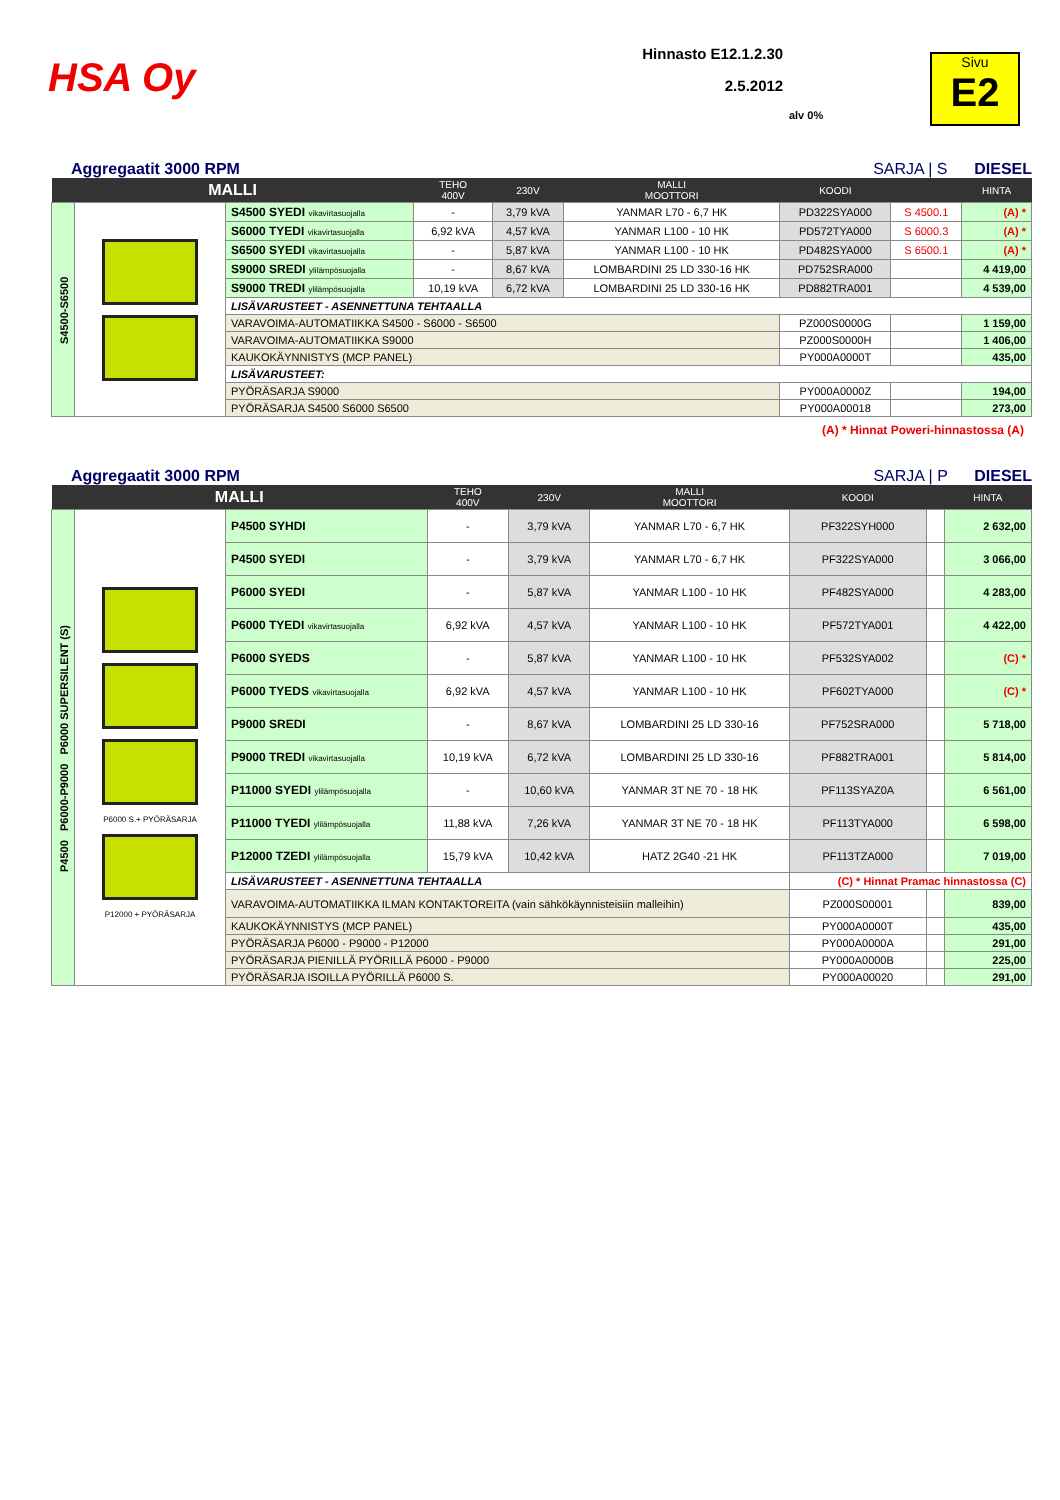HSA Oy
Hinnasto E12.1.2.30
2.5.2012
alv 0%
Sivu
E2
Aggregaatit 3000 RPM SARJA | S DIESEL
| MALLI | | | TEHO 400V | 230V | MALLI MOOTTORI | KOODI | | HINTA |
| --- | --- | --- | --- | --- | --- | --- | --- | --- |
| S4500-S6500 | | S4500 SYEDI vikavirtasuojalla | - | 3,79 kVA | YANMAR L70 - 6,7 HK | PD322SYA000 | S 4500.1 | (A) * |
| | | S6000 TYEDI vikavirtasuojalla | 6,92 kVA | 4,57 kVA | YANMAR L100 - 10 HK | PD572TYA000 | S 6000.3 | (A) * |
| | | S6500 SYEDI vikavirtasuojalla | - | 5,87 kVA | YANMAR L100 - 10 HK | PD482SYA000 | S 6500.1 | (A) * |
| | | S9000 SREDI ylilämpösuojalla | - | 8,67 kVA | LOMBARDINI 25 LD 330-16 HK | PD752SRA000 | | 4 419,00 |
| | | S9000 TREDI ylilämpösuojalla | 10,19 kVA | 6,72 kVA | LOMBARDINI 25 LD 330-16 HK | PD882TRA001 | | 4 539,00 |
| | | LISÄVARUSTEET - ASENNETTUNA TEHTAALLA | | | | | | |
| | | VARAVOIMA-AUTOMATIIKKA S4500 - S6000 - S6500 | | | | PZ000S0000G | | 1 159,00 |
| | | VARAVOIMA-AUTOMATIIKKA S9000 | | | | PZ000S0000H | | 1 406,00 |
| | | KAUKOKÄYNNISTYS (MCP PANEL) | | | | PY000A0000T | | 435,00 |
| | | LISÄVARUSTEET: | | | | | | |
| | | PYÖRÄSARJA S9000 | | | | PY000A0000Z | | 194,00 |
| | | PYÖRÄSARJA S4500 S6000 S6500 | | | | PY000A00018 | | 273,00 |
(A) * Hinnat Poweri-hinnastossa (A)
Aggregaatit 3000 RPM SARJA | P DIESEL
| MALLI | | | TEHO 400V | 230V | MALLI MOOTTORI | KOODI | | HINTA |
| --- | --- | --- | --- | --- | --- | --- | --- | --- |
| P4500 P6000-P9000 P6000 SUPERSILENT (S) | P6000 S.+ PYÖRÄSARJA P12000 + PYÖRÄSARJA | P4500 SYHDI | - | 3,79 kVA | YANMAR L70 - 6,7 HK | PF322SYH000 | | 2 632,00 |
| | | P4500 SYEDI | - | 3,79 kVA | YANMAR L70 - 6,7 HK | PF322SYA000 | | 3 066,00 |
| | | P6000 SYEDI | - | 5,87 kVA | YANMAR L100 - 10 HK | PF482SYA000 | | 4 283,00 |
| | | P6000 TYEDI vikavirtasuojalla | 6,92 kVA | 4,57 kVA | YANMAR L100 - 10 HK | PF572TYA001 | | 4 422,00 |
| | | P6000 SYEDS | - | 5,87 kVA | YANMAR L100 - 10 HK | PF532SYA002 | | (C) * |
| | | P6000 TYEDS vikavirtasuojalla | 6,92 kVA | 4,57 kVA | YANMAR L100 - 10 HK | PF602TYA000 | | (C) * |
| | | P9000 SREDI | - | 8,67 kVA | LOMBARDINI 25 LD 330-16 | PF752SRA000 | | 5 718,00 |
| | | P9000 TREDI vikavirtasuojalla | 10,19 kVA | 6,72 kVA | LOMBARDINI 25 LD 330-16 | PF882TRA001 | | 5 814,00 |
| | | P11000 SYEDI ylilämpösuojalla | - | 10,60 kVA | YANMAR 3T NE 70 - 18 HK | PF113SYAZ0A | | 6 561,00 |
| | | P11000 TYEDI ylilämpösuojalla | 11,88 kVA | 7,26 kVA | YANMAR 3T NE 70 - 18 HK | PF113TYA000 | | 6 598,00 |
| | | P12000 TZEDI ylilämpösuojalla | 15,79 kVA | 10,42 kVA | HATZ 2G40 -21 HK | PF113TZA000 | | 7 019,00 |
| | | LISÄVARUSTEET - ASENNETTUNA TEHTAALLA | | | | (C) * Hinnat Pramac hinnastossa (C) | | |
| | | VARAVOIMA-AUTOMATIIKKA ILMAN KONTAKTOREITA (vain sähkökäynnisteisiin malleihin) | | | | PZ000S00001 | | 839,00 |
| | | KAUKOKÄYNNISTYS (MCP PANEL) | | | | PY000A0000T | | 435,00 |
| | | PYÖRÄSARJA P6000 - P9000 - P12000 | | | | PY000A0000A | | 291,00 |
| | | PYÖRÄSARJA PIENILLÄ PYÖRILLÄ P6000 - P9000 | | | | PY000A0000B | | 225,00 |
| | | PYÖRÄSARJA ISOILLA PYÖRILLÄ P6000 S. | | | | PY000A00020 | | 291,00 |